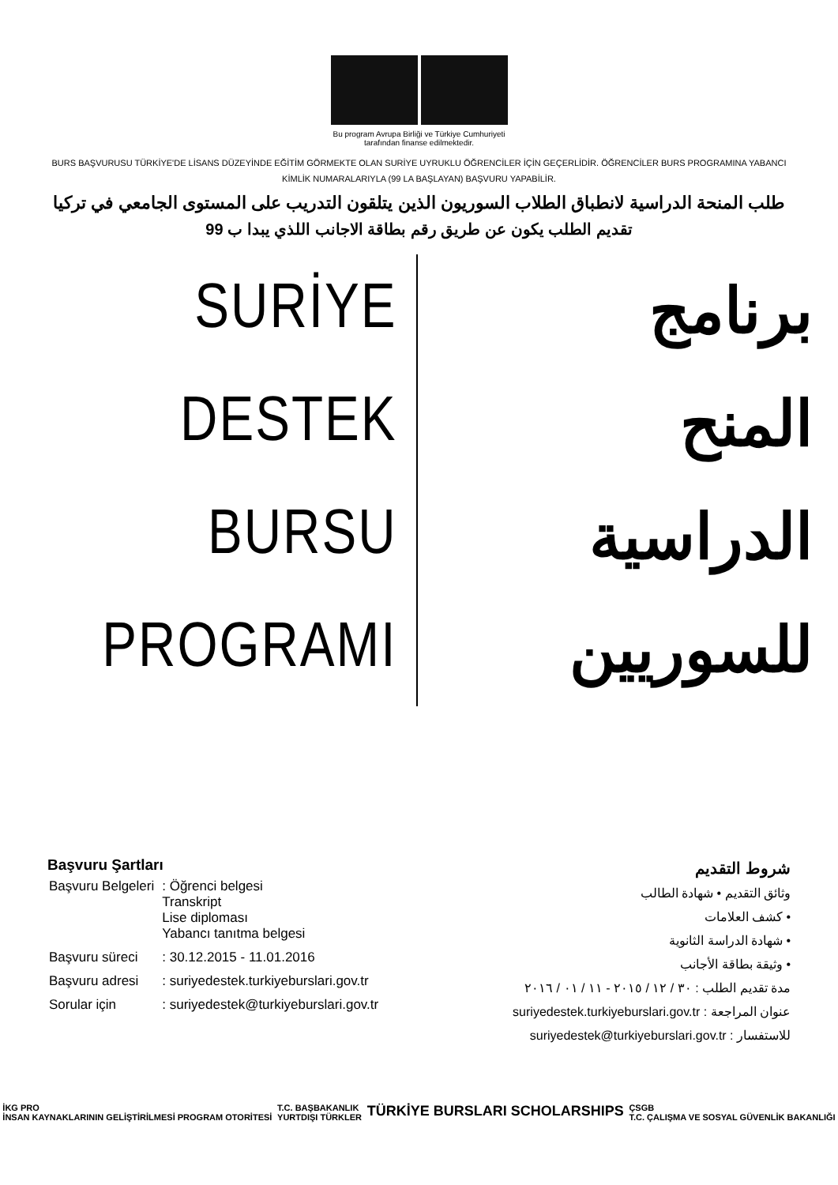Bu program Avrupa Birliği ve Türkiye Cumhuriyeti
tarafından finanse edilmektedir.
BURS BAŞVURUSU TÜRKİYE'DE LİSANS DÜZEYİNDE EĞİTİM GÖRMEKTE OLAN SURİYE UYRUKLU ÖĞRENCİLER İÇİN GEÇERLİDİR. ÖĞRENCİLER BURS PROGRAMINA YABANCI KİMLİK NUMARALARIYLA (99 LA BAŞLAYAN) BAŞVURU YAPABİLİR.
طلب المنحة الدراسية لانطباق الطلاب السوريون الذين يتلقون التدريب على المستوى الجامعي في تركيا
تقديم الطلب يكون عن طريق رقم بطاقة الاجانب اللذي يبدا ب 99
SURİYE
DESTEK
BURSU
PROGRAMI
برنامج
المنح
الدراسية
للسوريين
Başvuru Şartları
| Başvuru Belgeleri | : Öğrenci belgesi Transkript Lise diploması Yabancı tanıtma belgesi |
| Başvuru süreci | : 30.12.2015 - 11.01.2016 |
| Başvuru adresi | : suriyedestek.turkiyeburslari.gov.tr |
| Sorular için | : suriyedestek@turkiyeburslari.gov.tr |
شروط التقديم
وثائق التقديم • شهادة الطالب
• كشف العلامات
• شهادة الدراسة الثانوية
• وثيقة بطاقة الأجانب
مدة تقديم الطلب : ٣٠ / ١٢ / ٢٠١٥ - ١١ / ٠١ / ٢٠١٦
عنوان المراجعة : suriyedestek.turkiyeburslari.gov.tr
للاستفسار : suriyedestek@turkiyeburslari.gov.tr
İKG PRO
İNSAN KAYNAKLARININ GELİŞTİRİLMESİ PROGRAM OTORİTESİ
T.C. BAŞBAKANLIK
YURTDIŞI TÜRKLER
TÜRKİYE BURSLARI SCHOLARSHIPS
ÇSGB
T.C. ÇALIŞMA VE SOSYAL GÜVENLİK BAKANLIĞI